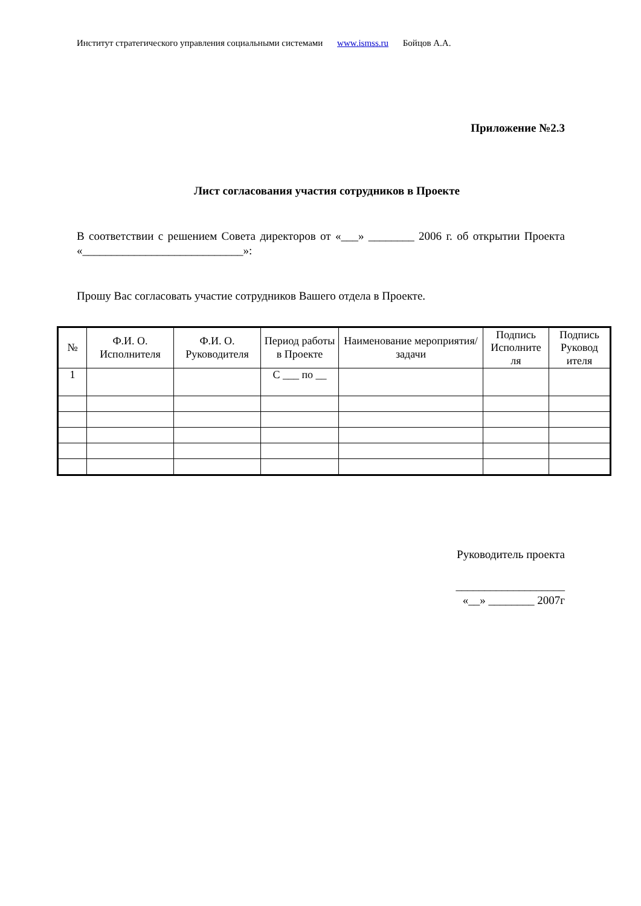Институт стратегического управления социальными системами www.ismss.ru Бойцов А.А.
Приложение №2.3
Лист согласования участия сотрудников в Проекте
В соответствии с решением Совета директоров от «___» ________ 2006 г. об открытии Проекта «____________________________»:
Прошу Вас согласовать участие сотрудников Вашего отдела в Проекте.
| № | Ф.И. О. Исполнителя | Ф.И. О. Руководителя | Период работы в Проекте | Наименование мероприятия/задачи | Подпись Исполните ля | Подпись Руковод ителя |
| --- | --- | --- | --- | --- | --- | --- |
| 1 | | | С ___ по __ | | | |
Руководитель проекта
___________________
«__» ________ 2007г